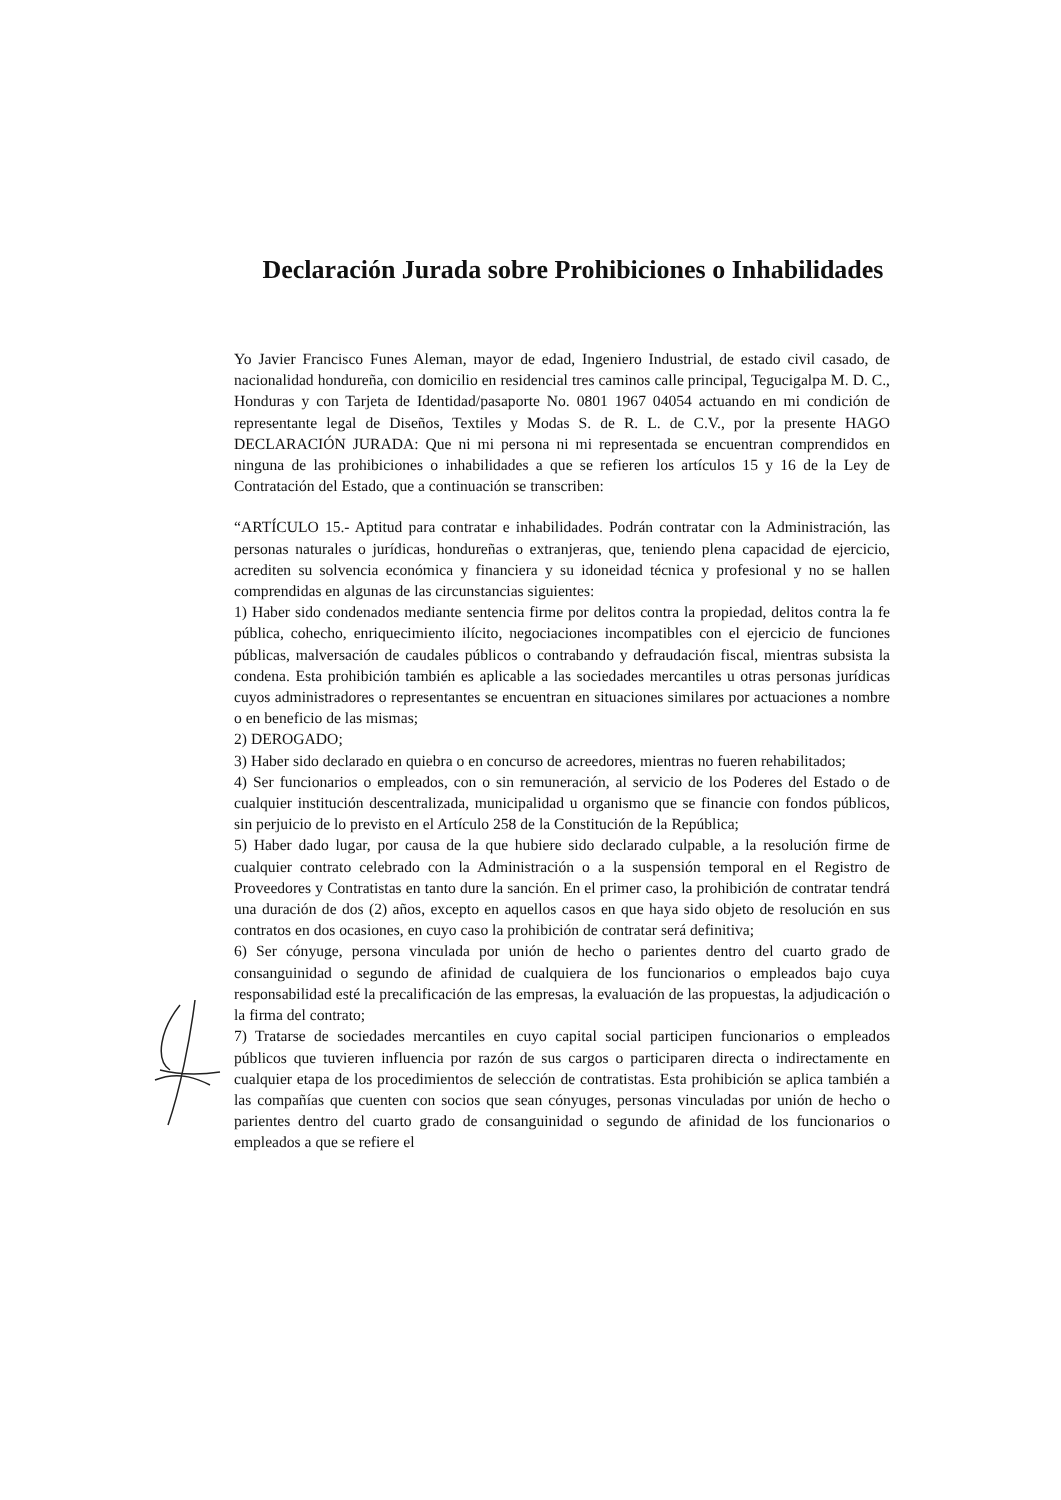Declaración Jurada sobre Prohibiciones o Inhabilidades
Yo Javier Francisco Funes Aleman, mayor de edad, Ingeniero Industrial, de estado civil casado, de nacionalidad hondureña, con domicilio en residencial tres caminos calle principal, Tegucigalpa M. D. C., Honduras y con Tarjeta de Identidad/pasaporte No. 0801 1967 04054 actuando en mi condición de representante legal de Diseños, Textiles y Modas S. de R. L. de C.V., por la presente HAGO DECLARACIÓN JURADA: Que ni mi persona ni mi representada se encuentran comprendidos en ninguna de las prohibiciones o inhabilidades a que se refieren los artículos 15 y 16 de la Ley de Contratación del Estado, que a continuación se transcriben:
“ARTÍCULO 15.- Aptitud para contratar e inhabilidades. Podrán contratar con la Administración, las personas naturales o jurídicas, hondureñas o extranjeras, que, teniendo plena capacidad de ejercicio, acrediten su solvencia económica y financiera y su idoneidad técnica y profesional y no se hallen comprendidas en algunas de las circunstancias siguientes:
1) Haber sido condenados mediante sentencia firme por delitos contra la propiedad, delitos contra la fe pública, cohecho, enriquecimiento ilícito, negociaciones incompatibles con el ejercicio de funciones públicas, malversación de caudales públicos o contrabando y defraudación fiscal, mientras subsista la condena. Esta prohibición también es aplicable a las sociedades mercantiles u otras personas jurídicas cuyos administradores o representantes se encuentran en situaciones similares por actuaciones a nombre o en beneficio de las mismas;
2) DEROGADO;
3) Haber sido declarado en quiebra o en concurso de acreedores, mientras no fueren rehabilitados;
4) Ser funcionarios o empleados, con o sin remuneración, al servicio de los Poderes del Estado o de cualquier institución descentralizada, municipalidad u organismo que se financie con fondos públicos, sin perjuicio de lo previsto en el Artículo 258 de la Constitución de la República;
5) Haber dado lugar, por causa de la que hubiere sido declarado culpable, a la resolución firme de cualquier contrato celebrado con la Administración o a la suspensión temporal en el Registro de Proveedores y Contratistas en tanto dure la sanción. En el primer caso, la prohibición de contratar tendrá una duración de dos (2) años, excepto en aquellos casos en que haya sido objeto de resolución en sus contratos en dos ocasiones, en cuyo caso la prohibición de contratar será definitiva;
6) Ser cónyuge, persona vinculada por unión de hecho o parientes dentro del cuarto grado de consanguinidad o segundo de afinidad de cualquiera de los funcionarios o empleados bajo cuya responsabilidad esté la precalificación de las empresas, la evaluación de las propuestas, la adjudicación o la firma del contrato;
7) Tratarse de sociedades mercantiles en cuyo capital social participen funcionarios o empleados públicos que tuvieren influencia por razón de sus cargos o participaren directa o indirectamente en cualquier etapa de los procedimientos de selección de contratistas. Esta prohibición se aplica también a las compañías que cuenten con socios que sean cónyuges, personas vinculadas por unión de hecho o parientes dentro del cuarto grado de consanguinidad o segundo de afinidad de los funcionarios o empleados a que se refiere el